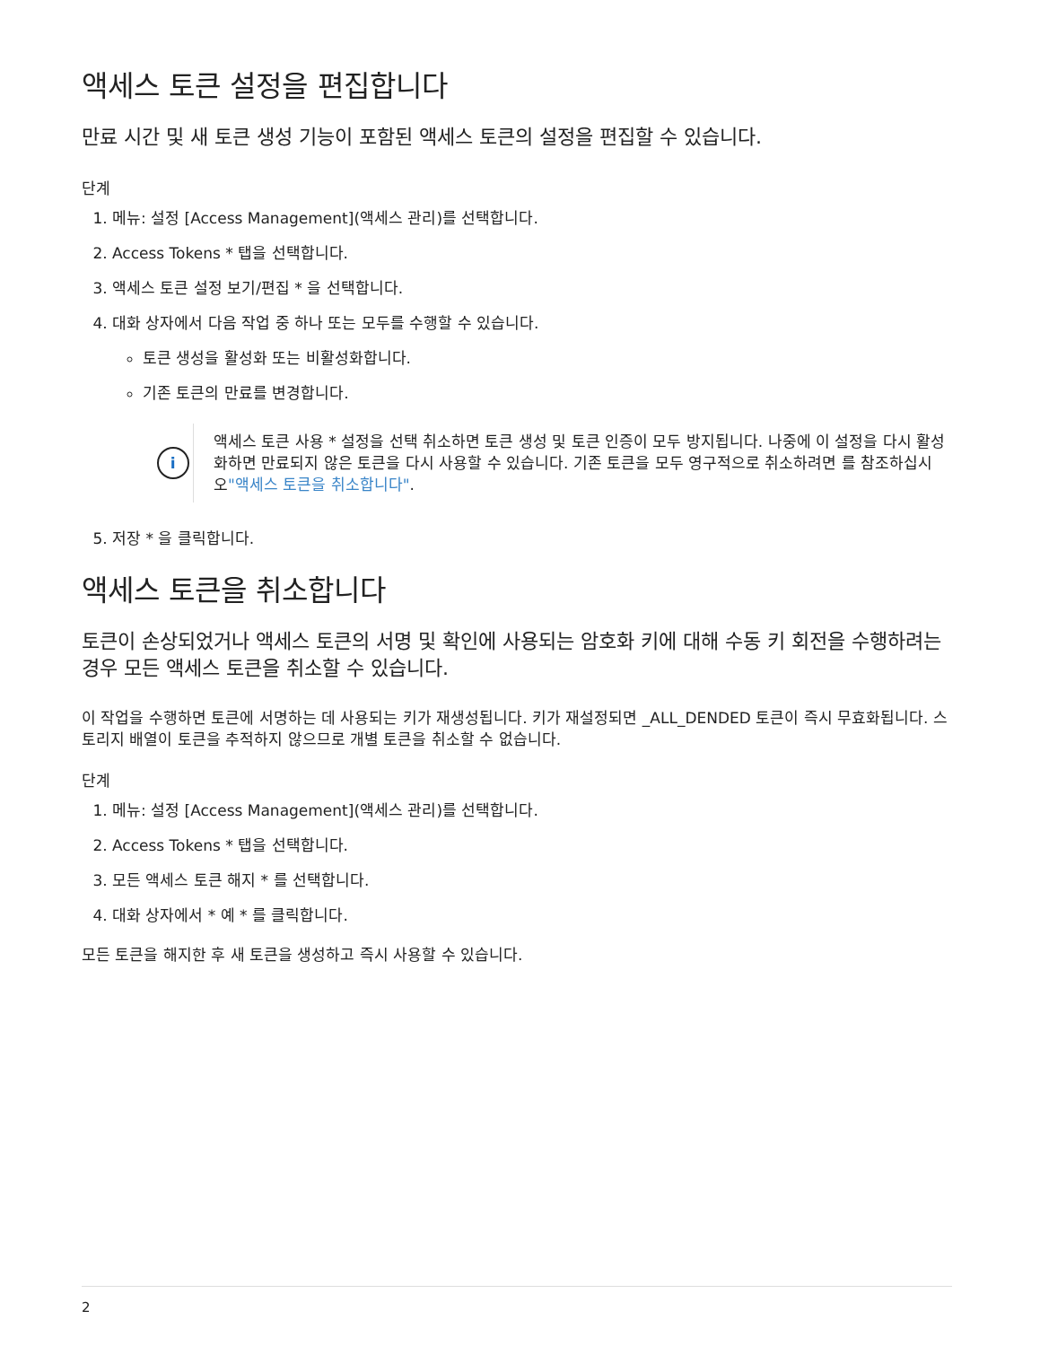액세스 토큰 설정을 편집합니다
만료 시간 및 새 토큰 생성 기능이 포함된 액세스 토큰의 설정을 편집할 수 있습니다.
단계
1. 메뉴: 설정 [Access Management](액세스 관리)를 선택합니다.
2. Access Tokens * 탭을 선택합니다.
3. 액세스 토큰 설정 보기/편집 * 을 선택합니다.
4. 대화 상자에서 다음 작업 중 하나 또는 모두를 수행할 수 있습니다.
토큰 생성을 활성화 또는 비활성화합니다.
기존 토큰의 만료를 변경합니다.
i
액세스 토큰 사용 * 설정을 선택 취소하면 토큰 생성 및 토큰 인증이 모두 방지됩니다. 나중에 이 설정을 다시 활성화하면 만료되지 않은 토큰을 다시 사용할 수 있습니다. 기존 토큰을 모두 영구적으로 취소하려면 를 참조하십시오"액세스 토큰을 취소합니다".
5. 저장 * 을 클릭합니다.
액세스 토큰을 취소합니다
토큰이 손상되었거나 액세스 토큰의 서명 및 확인에 사용되는 암호화 키에 대해 수동 키 회전을 수행하려는 경우 모든 액세스 토큰을 취소할 수 있습니다.
이 작업을 수행하면 토큰에 서명하는 데 사용되는 키가 재생성됩니다. 키가 재설정되면 _ALL_DENDED 토큰이 즉시 무효화됩니다. 스토리지 배열이 토큰을 추적하지 않으므로 개별 토큰을 취소할 수 없습니다.
단계
1. 메뉴: 설정 [Access Management](액세스 관리)를 선택합니다.
2. Access Tokens * 탭을 선택합니다.
3. 모든 액세스 토큰 해지 * 를 선택합니다.
4. 대화 상자에서 * 예 * 를 클릭합니다.
모든 토큰을 해지한 후 새 토큰을 생성하고 즉시 사용할 수 있습니다.
2